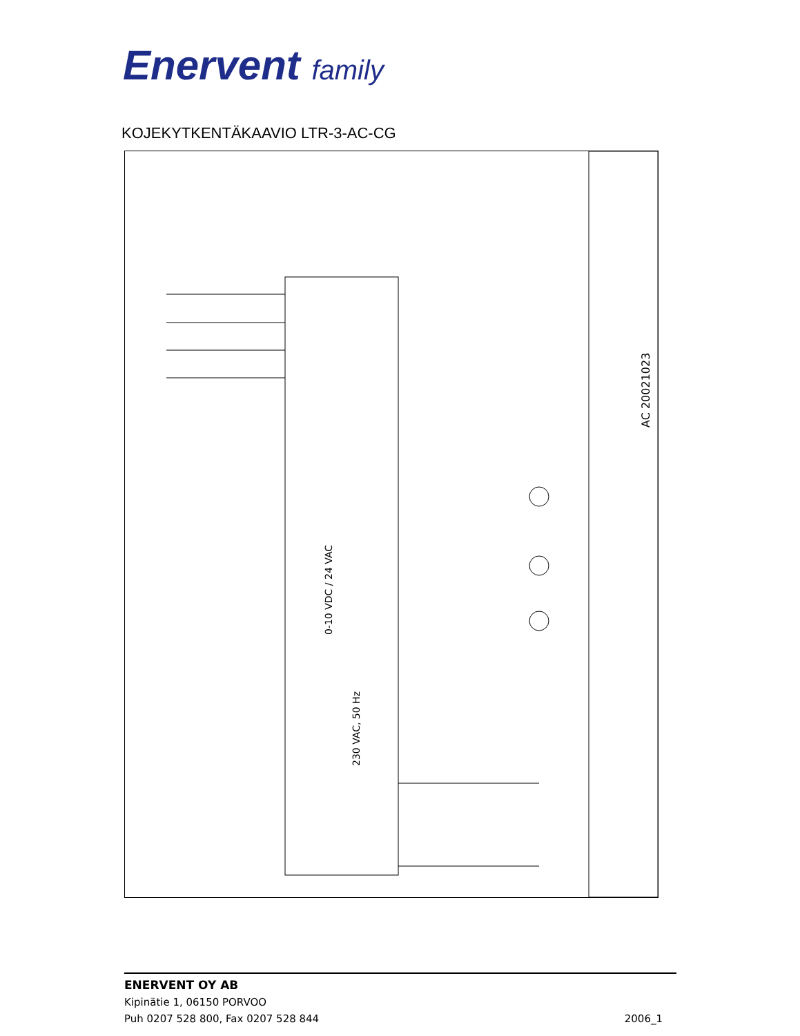Enervent family
KOJEKYTKENTÄKAAVIO LTR-3-AC-CG
0-10 VDC / 24 VAC
230 VAC, 50 Hz
AC 20021023
ENERVENT OY AB
Kipinätie 1, 06150 PORVOO
Puh 0207 528 800, Fax 0207 528 844
2006_1